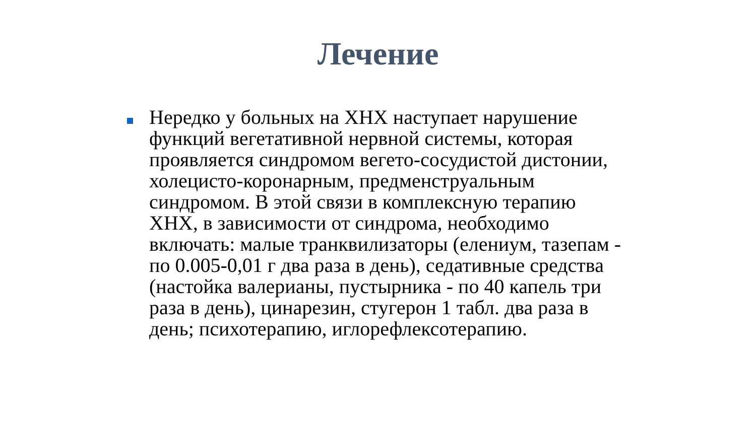Лечение
Нередко у больных на ХНХ наступает нарушение функций вегетативной нервной системы, которая проявляется синдромом вегето-сосудистой дистонии, холецисто-коронарным, предменструальным синдромом. В этой связи в комплексную терапию ХНХ, в зависимости от синдрома, необходимо включать: малые транквилизаторы (елениум, тазепам - по 0.005-0,01 г два раза в день), седативные средства (настойка валерианы, пустырника - по 40 капель три раза в день), цинарезин, стугерон 1 табл. два раза в день; психотерапию, иглорефлексотерапию.